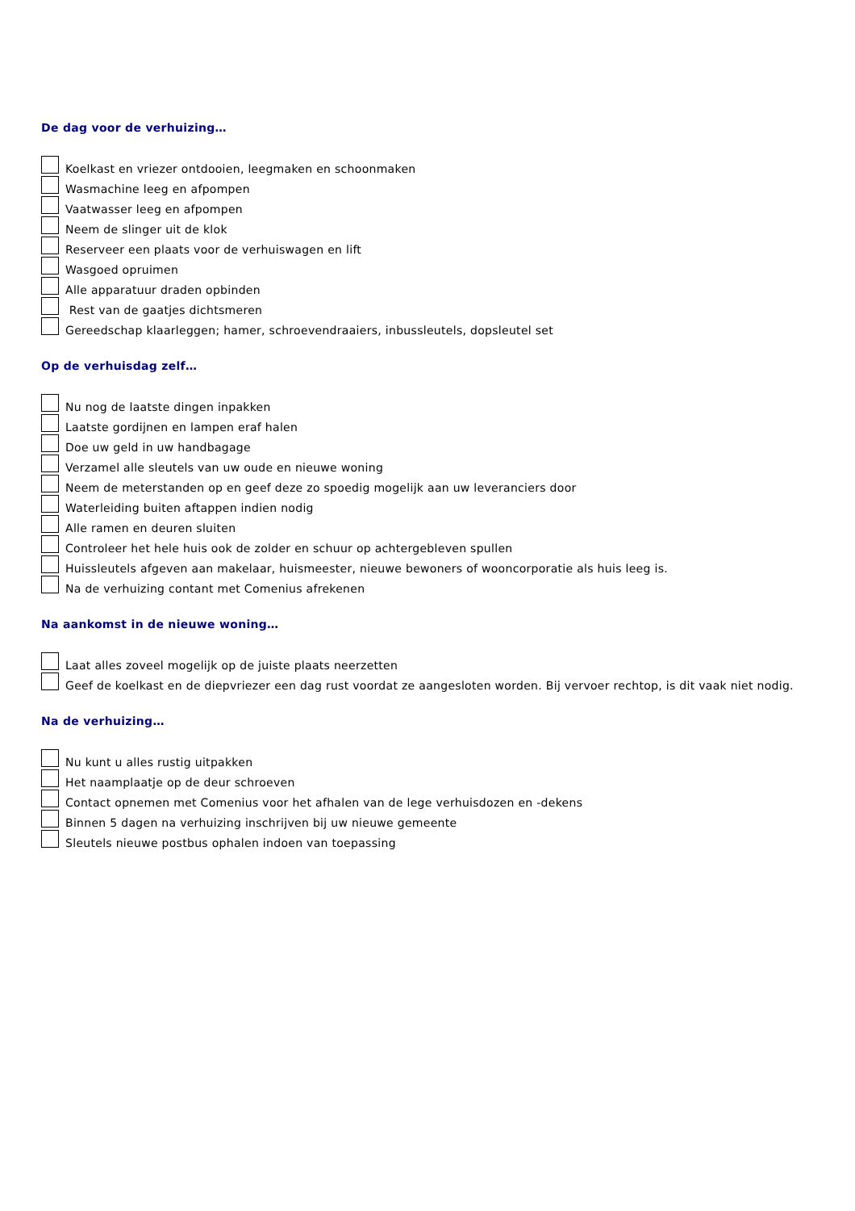De dag voor de verhuizing…
Koelkast en vriezer ontdooien, leegmaken en schoonmaken
Wasmachine leeg en afpompen
Vaatwasser leeg en afpompen
Neem de slinger uit de klok
Reserveer een plaats voor de verhuiswagen en lift
Wasgoed opruimen
Alle apparatuur draden opbinden
Rest van de gaatjes dichtsmeren
Gereedschap klaarleggen; hamer, schroevendraaiers, inbussleutels, dopsleutel set
Op de verhuisdag zelf…
Nu nog de laatste dingen inpakken
Laatste gordijnen en lampen eraf halen
Doe uw geld in uw handbagage
Verzamel alle sleutels van uw oude en nieuwe woning
Neem de meterstanden op en geef deze zo spoedig mogelijk aan uw leveranciers door
Waterleiding buiten aftappen indien nodig
Alle ramen en deuren sluiten
Controleer het hele huis ook de zolder en schuur op achtergebleven spullen
Huissleutels afgeven aan makelaar, huismeester, nieuwe bewoners of wooncorporatie als huis leeg is.
Na de verhuizing contant met Comenius afrekenen
Na aankomst in de nieuwe woning…
Laat alles zoveel mogelijk op de juiste plaats neerzetten
Geef de koelkast en de diepvriezer een dag rust voordat ze aangesloten worden. Bij vervoer rechtop, is dit vaak niet nodig.
Na de verhuizing…
Nu kunt u alles rustig uitpakken
Het naamplaatje op de deur schroeven
Contact opnemen met Comenius voor het afhalen van de lege verhuisdozen en -dekens
Binnen 5 dagen na verhuizing inschrijven bij uw nieuwe gemeente
Sleutels nieuwe postbus ophalen indoen van toepassing